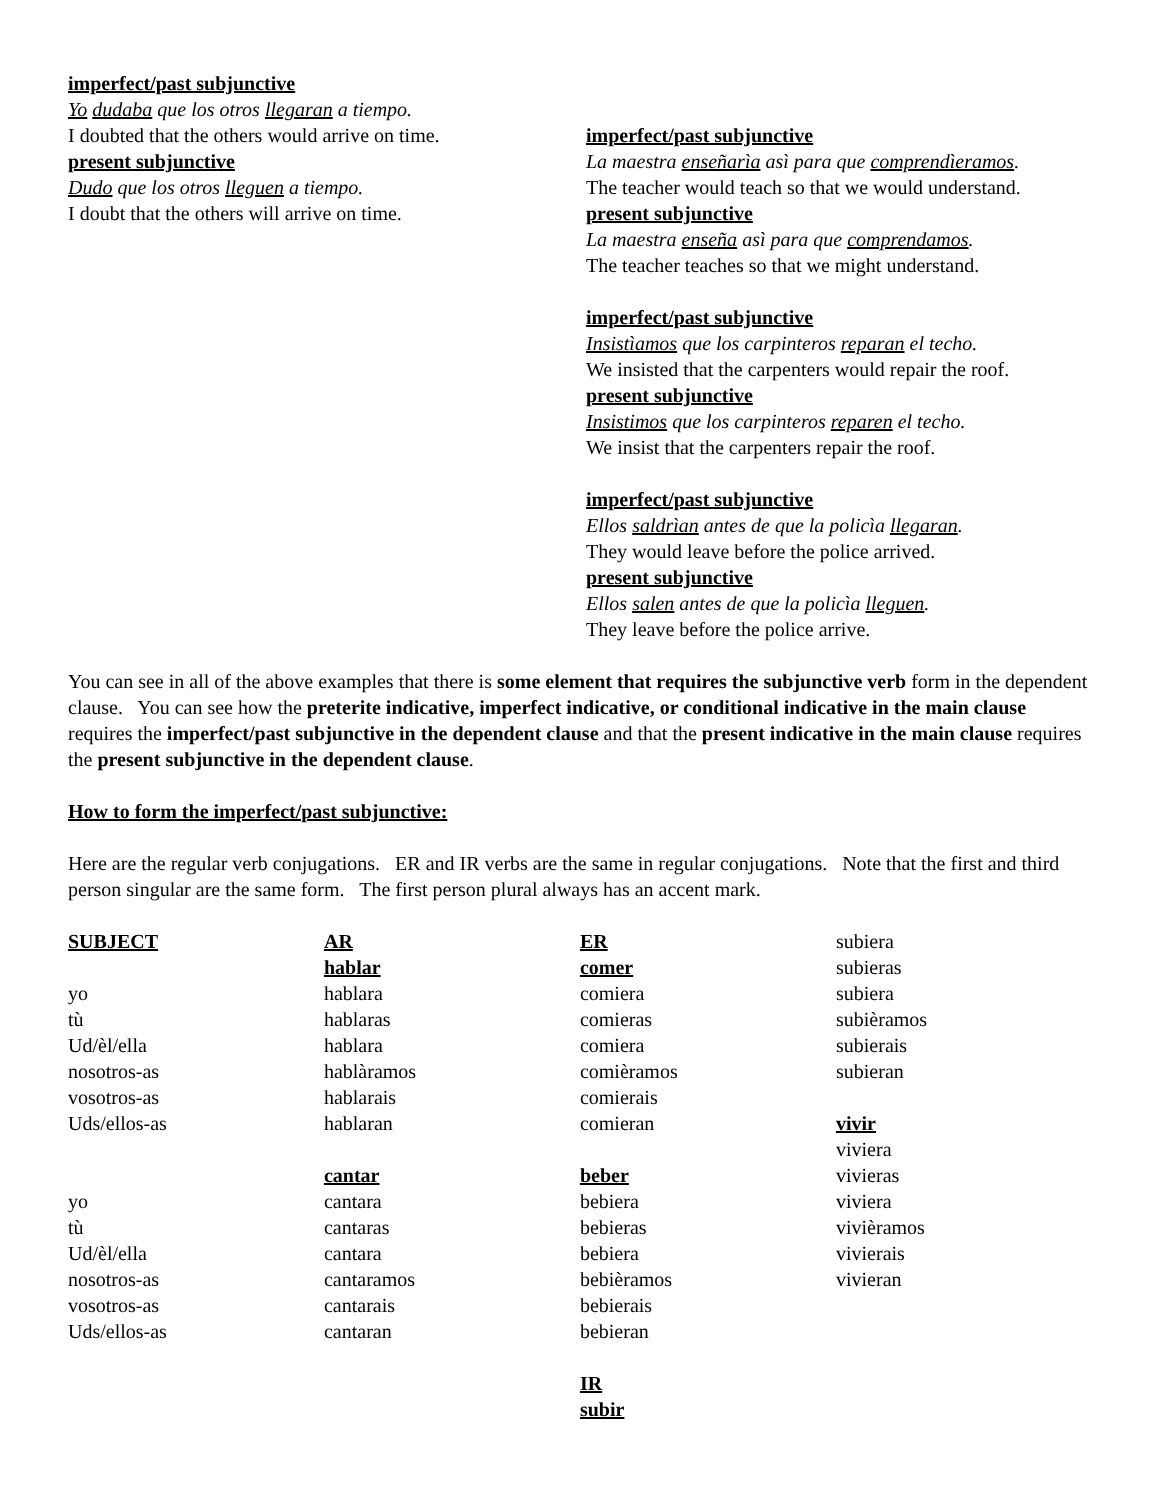imperfect/past subjunctive
Yo dudaba que los otros llegaran a tiempo.
I doubted that the others would arrive on time.
present subjunctive
Dudo que los otros lleguen a tiempo.
I doubt that the others will arrive on time.
imperfect/past subjunctive
La maestra enseñarìa asì para que comprendìeramos.
The teacher would teach so that we would understand.
present subjunctive
La maestra enseña asì para que comprendamos.
The teacher teaches so that we might understand.
imperfect/past subjunctive
Insistìamos que los carpinteros reparan el techo.
We insisted that the carpenters would repair the roof.
present subjunctive
Insistimos que los carpinteros reparen el techo.
We insist that the carpenters repair the roof.
imperfect/past subjunctive
Ellos saldrìan antes de que la policìa llegaran.
They would leave before the police arrived.
present subjunctive
Ellos salen antes de que la policìa lleguen.
They leave before the police arrive.
You can see in all of the above examples that there is some element that requires the subjunctive verb form in the dependent clause. You can see how the preterite indicative, imperfect indicative, or conditional indicative in the main clause requires the imperfect/past subjunctive in the dependent clause and that the present indicative in the main clause requires the present subjunctive in the dependent clause.
How to form the imperfect/past subjunctive:
Here are the regular verb conjugations. ER and IR verbs are the same in regular conjugations. Note that the first and third person singular are the same form. The first person plural always has an accent mark.
| SUBJECT | AR | ER | subiera |
| | hablar | comer | subieras |
| yo | hablara | comiera | subiera |
| tù | hablaras | comieras | subièramos |
| Ud/èl/ella | hablara | comiera | subierais |
| nosotros-as | hablàramos | comièramos | subieran |
| vosotros-as | hablarais | comierais | |
| Uds/ellos-as | hablaran | comieran | vivir |
| | | | viviera |
| | cantar | beber | vivieras |
| yo | cantara | bebiera | viviera |
| tù | cantaras | bebieras | vivièramos |
| Ud/èl/ella | cantara | bebiera | vivierais |
| nosotros-as | cantaramos | bebièramos | vivieran |
| vosotros-as | cantarais | bebierais | |
| Uds/ellos-as | cantaran | bebieran | |
| | | IR | |
| | | subir | |